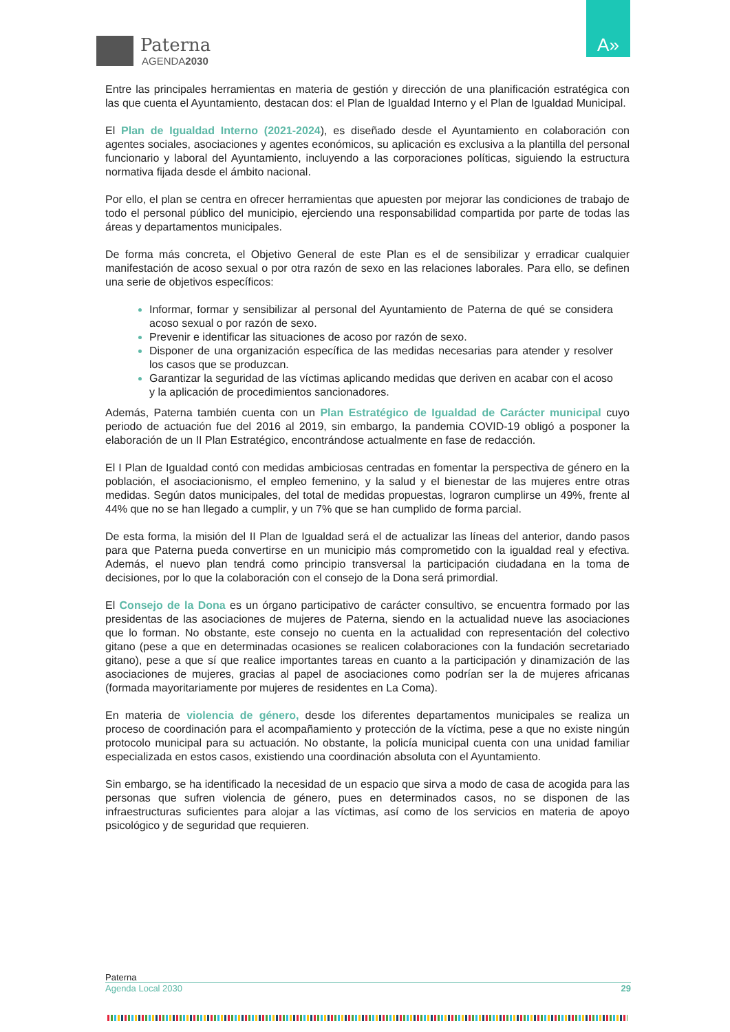Paterna
AGENDA2030
A»
Entre las principales herramientas en materia de gestión y dirección de una planificación estratégica con las que cuenta el Ayuntamiento, destacan dos: el Plan de Igualdad Interno y el Plan de Igualdad Municipal.
El Plan de Igualdad Interno (2021-2024), es diseñado desde el Ayuntamiento en colaboración con agentes sociales, asociaciones y agentes económicos, su aplicación es exclusiva a la plantilla del personal funcionario y laboral del Ayuntamiento, incluyendo a las corporaciones políticas, siguiendo la estructura normativa fijada desde el ámbito nacional.
Por ello, el plan se centra en ofrecer herramientas que apuesten por mejorar las condiciones de trabajo de todo el personal público del municipio, ejerciendo una responsabilidad compartida por parte de todas las áreas y departamentos municipales.
De forma más concreta, el Objetivo General de este Plan es el de sensibilizar y erradicar cualquier manifestación de acoso sexual o por otra razón de sexo en las relaciones laborales. Para ello, se definen una serie de objetivos específicos:
Informar, formar y sensibilizar al personal del Ayuntamiento de Paterna de qué se considera acoso sexual o por razón de sexo.
Prevenir e identificar las situaciones de acoso por razón de sexo.
Disponer de una organización específica de las medidas necesarias para atender y resolver los casos que se produzcan.
Garantizar la seguridad de las víctimas aplicando medidas que deriven en acabar con el acoso y la aplicación de procedimientos sancionadores.
Además, Paterna también cuenta con un Plan Estratégico de Igualdad de Carácter municipal cuyo periodo de actuación fue del 2016 al 2019, sin embargo, la pandemia COVID-19 obligó a posponer la elaboración de un II Plan Estratégico, encontrándose actualmente en fase de redacción.
El I Plan de Igualdad contó con medidas ambiciosas centradas en fomentar la perspectiva de género en la población, el asociacionismo, el empleo femenino, y la salud y el bienestar de las mujeres entre otras medidas. Según datos municipales, del total de medidas propuestas, lograron cumplirse un 49%, frente al 44% que no se han llegado a cumplir, y un 7% que se han cumplido de forma parcial.
De esta forma, la misión del II Plan de Igualdad será el de actualizar las líneas del anterior, dando pasos para que Paterna pueda convertirse en un municipio más comprometido con la igualdad real y efectiva. Además, el nuevo plan tendrá como principio transversal la participación ciudadana en la toma de decisiones, por lo que la colaboración con el consejo de la Dona será primordial.
El Consejo de la Dona es un órgano participativo de carácter consultivo, se encuentra formado por las presidentas de las asociaciones de mujeres de Paterna, siendo en la actualidad nueve las asociaciones que lo forman. No obstante, este consejo no cuenta en la actualidad con representación del colectivo gitano (pese a que en determinadas ocasiones se realicen colaboraciones con la fundación secretariado gitano), pese a que sí que realice importantes tareas en cuanto a la participación y dinamización de las asociaciones de mujeres, gracias al papel de asociaciones como podrían ser la de mujeres africanas (formada mayoritariamente por mujeres de residentes en La Coma).
En materia de violencia de género, desde los diferentes departamentos municipales se realiza un proceso de coordinación para el acompañamiento y protección de la víctima, pese a que no existe ningún protocolo municipal para su actuación. No obstante, la policía municipal cuenta con una unidad familiar especializada en estos casos, existiendo una coordinación absoluta con el Ayuntamiento.
Sin embargo, se ha identificado la necesidad de un espacio que sirva a modo de casa de acogida para las personas que sufren violencia de género, pues en determinados casos, no se disponen de las infraestructuras suficientes para alojar a las víctimas, así como de los servicios en materia de apoyo psicológico y de seguridad que requieren.
Paterna
Agenda Local 2030 29